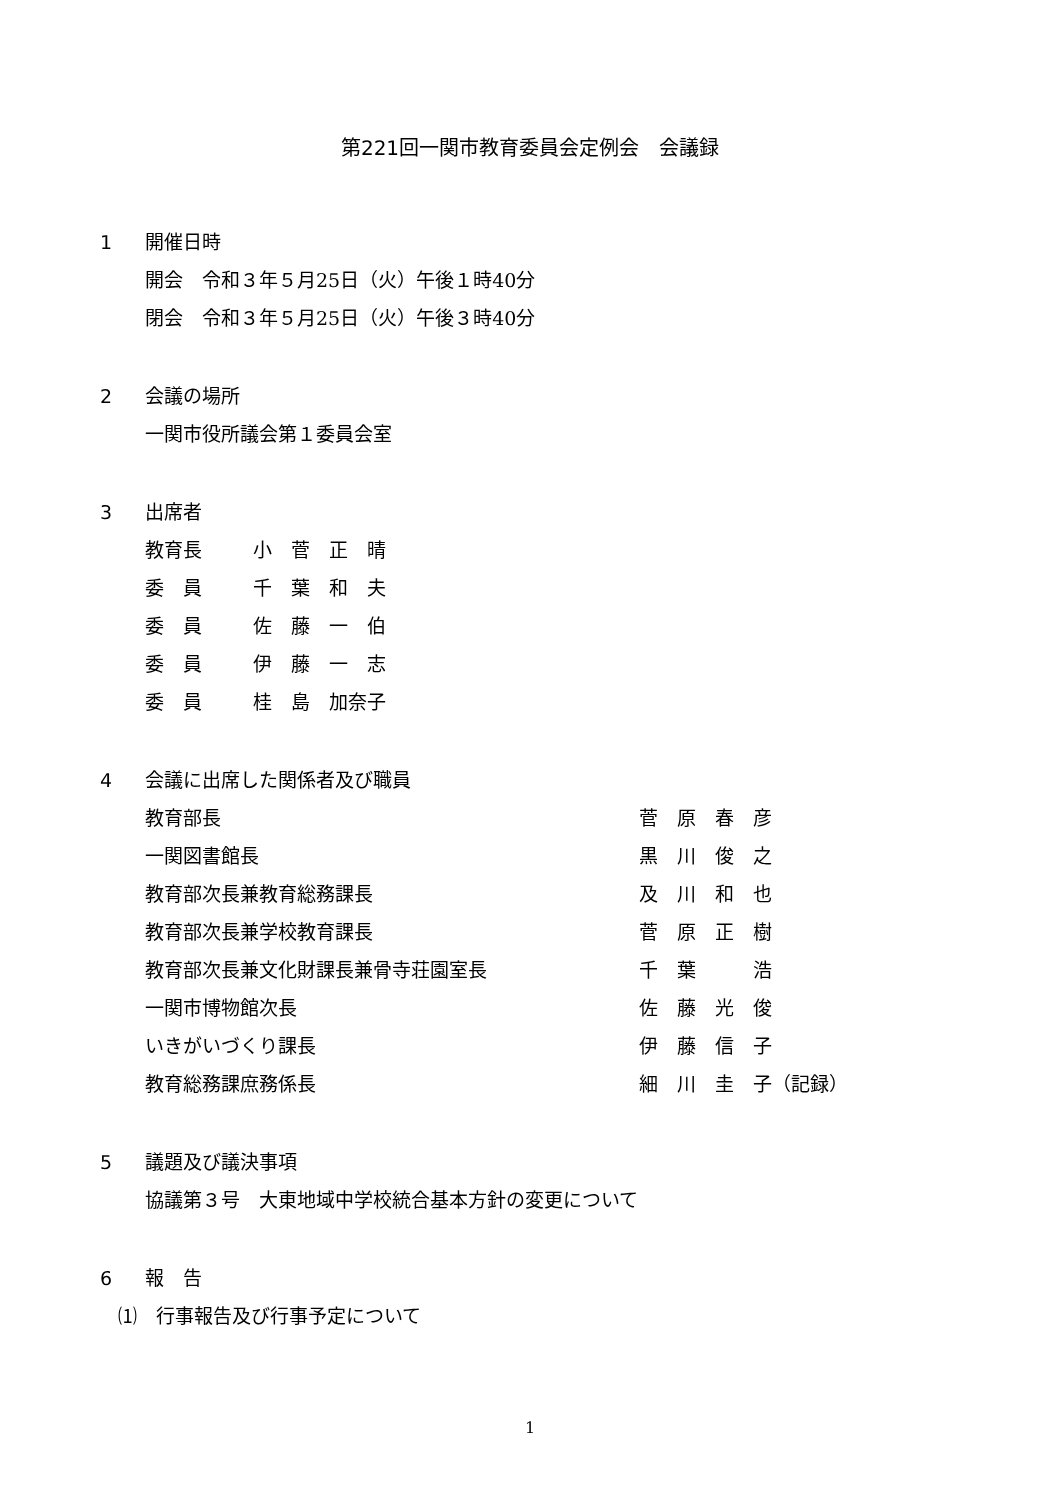第221回一関市教育委員会定例会　会議録
1 開催日時
開会　令和３年５月25日（火）午後１時40分
閉会　令和３年５月25日（火）午後３時40分
2 会議の場所
一関市役所議会第１委員会室
3 出席者
| 教育長 | 小 菅 正 晴 |
| 委 員 | 千 葉 和 夫 |
| 委 員 | 佐 藤 一 伯 |
| 委 員 | 伊 藤 一 志 |
| 委 員 | 桂 島 加奈子 |
4 会議に出席した関係者及び職員
| 教育部長 | 菅 原 春 彦 |
| 一関図書館長 | 黒 川 俊 之 |
| 教育部次長兼教育総務課長 | 及 川 和 也 |
| 教育部次長兼学校教育課長 | 菅 原 正 樹 |
| 教育部次長兼文化財課長兼骨寺荘園室長 | 千 葉 浩 |
| 一関市博物館次長 | 佐 藤 光 俊 |
| いきがいづくり課長 | 伊 藤 信 子 |
| 教育総務課庶務係長 | 細 川 圭 子（記録） |
5 議題及び議決事項
協議第３号　大東地域中学校統合基本方針の変更について
6 報　告
⑴　行事報告及び行事予定について
1